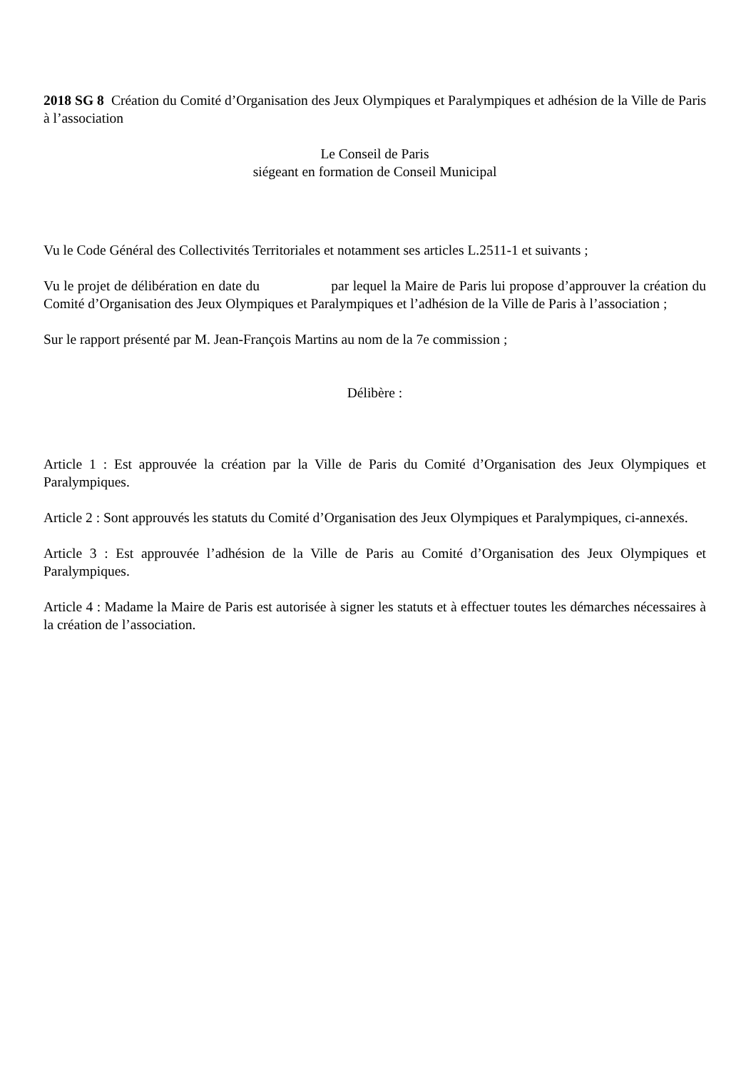2018 SG 8 Création du Comité d’Organisation des Jeux Olympiques et Paralympiques et adhésion de la Ville de Paris à l’association
Le Conseil de Paris
siégeant en formation de Conseil Municipal
Vu le Code Général des Collectivités Territoriales et notamment ses articles L.2511-1 et suivants ;
Vu le projet de délibération en date du par lequel la Maire de Paris lui propose d’approuver la création du Comité d’Organisation des Jeux Olympiques et Paralympiques et l’adhésion de la Ville de Paris à l’association ;
Sur le rapport présenté par M. Jean-François Martins au nom de la 7e commission ;
Délibère :
Article 1 : Est approuvée la création par la Ville de Paris du Comité d’Organisation des Jeux Olympiques et Paralympiques.
Article 2 : Sont approuvés les statuts du Comité d’Organisation des Jeux Olympiques et Paralympiques, ci-annexés.
Article 3 : Est approuvée l’adhésion de la Ville de Paris au Comité d’Organisation des Jeux Olympiques et Paralympiques.
Article 4 : Madame la Maire de Paris est autorisée à signer les statuts et à effectuer toutes les démarches nécessaires à la création de l’association.